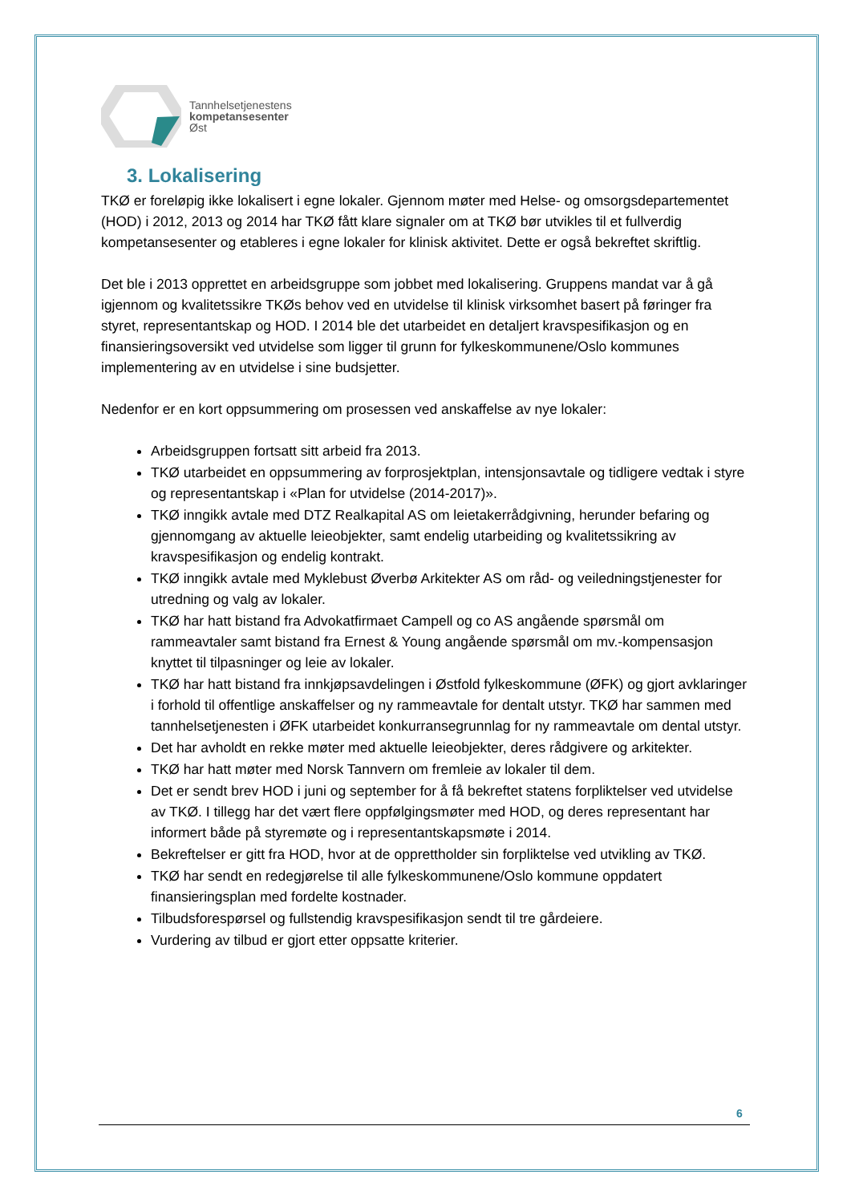Tannhelsetjenestens
kompetansesenter
Øst
3. Lokalisering
TKØ er foreløpig ikke lokalisert i egne lokaler. Gjennom møter med Helse- og omsorgsdepartementet (HOD) i 2012, 2013 og 2014 har TKØ fått klare signaler om at TKØ bør utvikles til et fullverdig kompetansesenter og etableres i egne lokaler for klinisk aktivitet. Dette er også bekreftet skriftlig.
Det ble i 2013 opprettet en arbeidsgruppe som jobbet med lokalisering. Gruppens mandat var å gå igjennom og kvalitetssikre TKØs behov ved en utvidelse til klinisk virksomhet basert på føringer fra styret, representantskap og HOD. I 2014 ble det utarbeidet en detaljert kravspesifikasjon og en finansieringsoversikt ved utvidelse som ligger til grunn for fylkeskommunene/Oslo kommunes implementering av en utvidelse i sine budsjetter.
Nedenfor er en kort oppsummering om prosessen ved anskaffelse av nye lokaler:
Arbeidsgruppen fortsatt sitt arbeid fra 2013.
TKØ utarbeidet en oppsummering av forprosjektplan, intensjonsavtale og tidligere vedtak i styre og representantskap i «Plan for utvidelse (2014-2017)».
TKØ inngikk avtale med DTZ Realkapital AS om leietakerrådgivning, herunder befaring og gjennomgang av aktuelle leieobjekter, samt endelig utarbeiding og kvalitetssikring av kravspesifikasjon og endelig kontrakt.
TKØ inngikk avtale med Myklebust Øverbø Arkitekter AS om råd- og veiledningstjenester for utredning og valg av lokaler.
TKØ har hatt bistand fra Advokatfirmaet Campell og co AS angående spørsmål om rammeavtaler samt bistand fra Ernest & Young angående spørsmål om mv.-kompensasjon knyttet til tilpasninger og leie av lokaler.
TKØ har hatt bistand fra innkjøpsavdelingen i Østfold fylkeskommune (ØFK) og gjort avklaringer i forhold til offentlige anskaffelser og ny rammeavtale for dentalt utstyr. TKØ har sammen med tannhelsetjenesten i ØFK utarbeidet konkurransegrunnlag for ny rammeavtale om dental utstyr.
Det har avholdt en rekke møter med aktuelle leieobjekter, deres rådgivere og arkitekter.
TKØ har hatt møter med Norsk Tannvern om fremleie av lokaler til dem.
Det er sendt brev HOD i juni og september for å få bekreftet statens forpliktelser ved utvidelse av TKØ. I tillegg har det vært flere oppfølgingsmøter med HOD, og deres representant har informert både på styremøte og i representantskapsmøte i 2014.
Bekreftelser er gitt fra HOD, hvor at de opprettholder sin forpliktelse ved utvikling av TKØ.
TKØ har sendt en redegjørelse til alle fylkeskommunene/Oslo kommune oppdatert finansieringsplan med fordelte kostnader.
Tilbudsforespørsel og fullstendig kravspesifikasjon sendt til tre gårdeiere.
Vurdering av tilbud er gjort etter oppsatte kriterier.
6